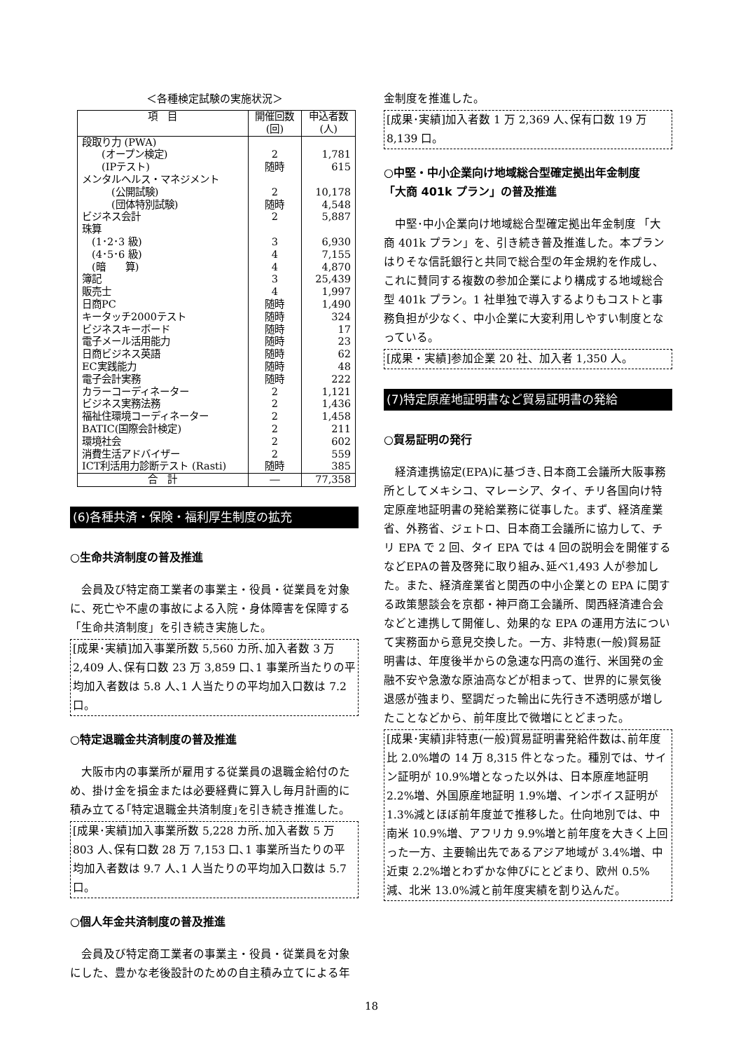＜各種検定試験の実施状況＞
| 項 目 | 開催回数 (回) | 申込者数 (人) |
| --- | --- | --- |
| 段取り力 (PWA) (オープン検定) (IPテスト) メンタルヘルス・マネジメント (公開試験) (団体特別試験) ビジネス会計 珠算 (1･2･3 級) (4･5･6 級) (暗 算) 簿記 販売士 日商PC キータッチ2000テスト ビジネスキーボード 電子メール活用能力 日商ビジネス英語 EC実践能力 電子会計実務 カラーコーディネーター ビジネス実務法務 福祉住環境コーディネーター BATIC(国際会計検定) 環境社会 消費生活アドバイザー ICT利活用力診断テスト (Rasti) | 2 随時 2 随時 2 3 4 4 3 4 随時 随時 随時 随時 随時 随時 随時 2 2 2 2 2 2 随時 | 1,781 615 10,178 4,548 5,887 6,930 7,155 4,870 25,439 1,997 1,490 324 17 23 62 48 222 1,121 1,436 1,458 211 602 559 385 |
| 合 計 | ― | 77,358 |
(6)各種共済・保険・福利厚生制度の拡充
○生命共済制度の普及推進
会員及び特定商工業者の事業主・役員・従業員を対象に、死亡や不慮の事故による入院・身体障害を保障する「生命共済制度」を引き続き実施した。
[成果･実績]加入事業所数 5,560 カ所､加入者数 3 万 2,409 人､保有口数 23 万 3,859 口､1 事業所当たりの平均加入者数は 5.8 人､1 人当たりの平均加入口数は 7.2 口。
○特定退職金共済制度の普及推進
大阪市内の事業所が雇用する従業員の退職金給付のため、掛け金を損金または必要経費に算入し毎月計画的に積み立てる｢特定退職金共済制度｣を引き続き推進した。
[成果･実績]加入事業所数 5,228 カ所､加入者数 5 万 803 人､保有口数 28 万 7,153 口､1 事業所当たりの平均加入者数は 9.7 人､1 人当たりの平均加入口数は 5.7 口。
○個人年金共済制度の普及推進
会員及び特定商工業者の事業主・役員・従業員を対象にした、豊かな老後設計のための自主積み立てによる年
金制度を推進した。
[成果･実績]加入者数 1 万 2,369 人､保有口数 19 万 8,139 口。
○中堅・中小企業向け地域総合型確定拠出年金制度
「大商 401k プラン」の普及推進
中堅･中小企業向け地域総合型確定拠出年金制度 「大商 401k プラン」を、引き続き普及推進した。本プランはりそな信託銀行と共同で総合型の年金規約を作成し、これに賛同する複数の参加企業により構成する地域総合型 401k プラン。1 社単独で導入するよりもコストと事務負担が少なく、中小企業に大変利用しやすい制度となっている。
[成果・実績]参加企業 20 社、加入者 1,350 人。
(7)特定原産地証明書など貿易証明書の発給
○貿易証明の発行
経済連携協定(EPA)に基づき､日本商工会議所大阪事務所としてメキシコ、マレーシア、タイ、チリ各国向け特定原産地証明書の発給業務に従事した。まず、経済産業省、外務省、ジェトロ、日本商工会議所に協力して、チリ EPA で 2 回、タイ EPA では 4 回の説明会を開催するなどEPAの普及啓発に取り組み､延べ1,493 人が参加した。また、経済産業省と関西の中小企業との EPA に関する政策懇談会を京都・神戸商工会議所、関西経済連合会などと連携して開催し、効果的な EPA の運用方法について実務面から意見交換した。一方、非特恵(一般)貿易証明書は、年度後半からの急速な円高の進行、米国発の金融不安や急激な原油高などが相まって、世界的に景気後退感が強まり、堅調だった輸出に先行き不透明感が増したことなどから、前年度比で微増にとどまった。
[成果･実績]非特恵(一般)貿易証明書発給件数は､前年度比 2.0%増の 14 万 8,315 件となった。種別では、サイン証明が 10.9%増となった以外は、日本原産地証明 2.2%増、外国原産地証明 1.9%増、インボイス証明が 1.3%減とほぼ前年度並で推移した。仕向地別では、中南米 10.9%増、アフリカ 9.9%増と前年度を大きく上回った一方、主要輸出先であるアジア地域が 3.4%増、中近東 2.2%増とわずかな伸びにとどまり、欧州 0.5%減、北米 13.0%減と前年度実績を割り込んだ。
18